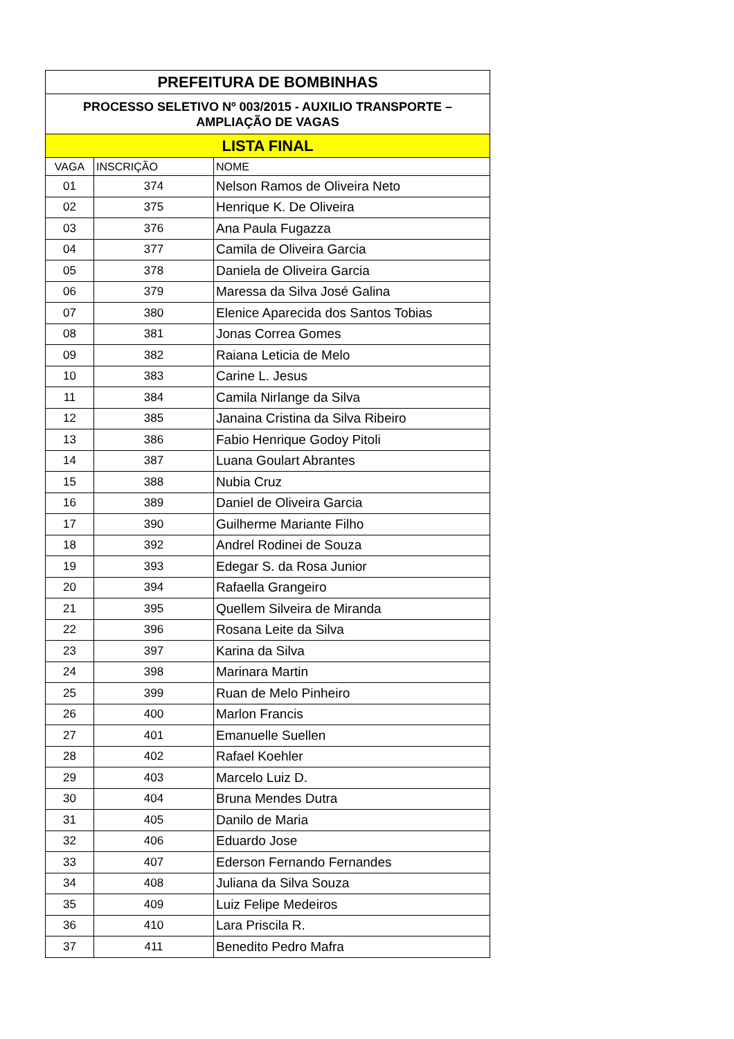| PREFEITURA DE BOMBINHAS | | |
| --- | --- | --- |
| PROCESSO SELETIVO Nº 003/2015 - AUXILIO TRANSPORTE – AMPLIAÇÃO DE VAGAS | | |
| LISTA FINAL | | |
| VAGA | INSCRIÇÃO | NOME |
| 01 | 374 | Nelson Ramos de Oliveira Neto |
| 02 | 375 | Henrique K. De Oliveira |
| 03 | 376 | Ana Paula Fugazza |
| 04 | 377 | Camila de Oliveira Garcia |
| 05 | 378 | Daniela de Oliveira Garcia |
| 06 | 379 | Maressa da Silva José Galina |
| 07 | 380 | Elenice Aparecida dos Santos Tobias |
| 08 | 381 | Jonas Correa Gomes |
| 09 | 382 | Raiana Leticia de Melo |
| 10 | 383 | Carine L. Jesus |
| 11 | 384 | Camila Nirlange da Silva |
| 12 | 385 | Janaina Cristina da Silva Ribeiro |
| 13 | 386 | Fabio Henrique Godoy Pitoli |
| 14 | 387 | Luana Goulart Abrantes |
| 15 | 388 | Nubia Cruz |
| 16 | 389 | Daniel de Oliveira Garcia |
| 17 | 390 | Guilherme Mariante Filho |
| 18 | 392 | Andrel Rodinei de Souza |
| 19 | 393 | Edegar S. da Rosa Junior |
| 20 | 394 | Rafaella Grangeiro |
| 21 | 395 | Quellem Silveira de Miranda |
| 22 | 396 | Rosana Leite da Silva |
| 23 | 397 | Karina da Silva |
| 24 | 398 | Marinara Martin |
| 25 | 399 | Ruan de Melo Pinheiro |
| 26 | 400 | Marlon Francis |
| 27 | 401 | Emanuelle Suellen |
| 28 | 402 | Rafael Koehler |
| 29 | 403 | Marcelo Luiz D. |
| 30 | 404 | Bruna Mendes Dutra |
| 31 | 405 | Danilo de Maria |
| 32 | 406 | Eduardo Jose |
| 33 | 407 | Ederson Fernando Fernandes |
| 34 | 408 | Juliana da Silva Souza |
| 35 | 409 | Luiz Felipe Medeiros |
| 36 | 410 | Lara Priscila R. |
| 37 | 411 | Benedito Pedro Mafra |